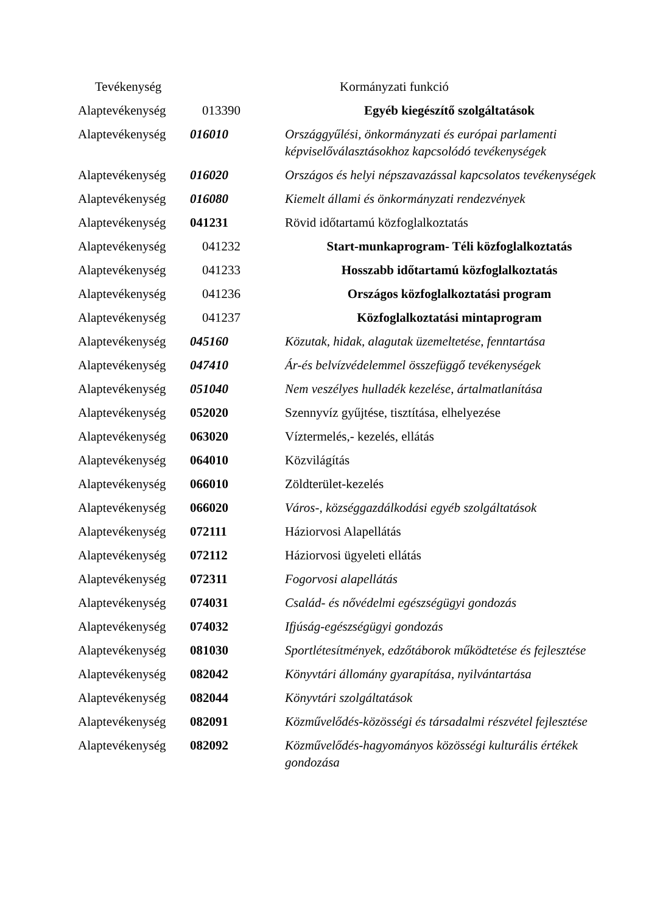| Tevékenység | | Kormányzati funkció |
| --- | --- | --- |
| Alaptevékenység | 013390 | Egyéb kiegészítő szolgáltatások |
| Alaptevékenység | 016010 | Országgyűlési, önkormányzati és európai parlamenti képviselőválasztásokhoz kapcsolódó tevékenységek |
| Alaptevékenység | 016020 | Országos és helyi népszavazással kapcsolatos tevékenységek |
| Alaptevékenység | 016080 | Kiemelt állami és önkormányzati rendezvények |
| Alaptevékenység | 041231 | Rövid időtartamú közfoglalkoztatás |
| Alaptevékenység | 041232 | Start-munkaprogram- Téli közfoglalkoztatás |
| Alaptevékenység | 041233 | Hosszabb időtartamú közfoglalkoztatás |
| Alaptevékenység | 041236 | Országos közfoglalkoztatási program |
| Alaptevékenység | 041237 | Közfoglalkoztatási mintaprogram |
| Alaptevékenység | 045160 | Közutak, hidak, alagutak üzemeltetése, fenntartása |
| Alaptevékenység | 047410 | Ár-és belvízvédelemmel összefüggő tevékenységek |
| Alaptevékenység | 051040 | Nem veszélyes hulladék kezelése, ártalmatlanítása |
| Alaptevékenység | 052020 | Szennyvíz gyűjtése, tisztítása, elhelyezése |
| Alaptevékenység | 063020 | Víztermelés,- kezelés, ellátás |
| Alaptevékenység | 064010 | Közvilágítás |
| Alaptevékenység | 066010 | Zöldterület-kezelés |
| Alaptevékenység | 066020 | Város-, községgazdálkodási egyéb szolgáltatások |
| Alaptevékenység | 072111 | Háziorvosi Alapellátás |
| Alaptevékenység | 072112 | Háziorvosi ügyeleti ellátás |
| Alaptevékenység | 072311 | Fogorvosi alapellátás |
| Alaptevékenység | 074031 | Család- és nővédelmi egészségügyi gondozás |
| Alaptevékenység | 074032 | Ifjúság-egészségügyi gondozás |
| Alaptevékenység | 081030 | Sportlétesítmények, edzőtáborok működtetése és fejlesztése |
| Alaptevékenység | 082042 | Könyvtári állomány gyarapítása, nyilvántartása |
| Alaptevékenység | 082044 | Könyvtári szolgáltatások |
| Alaptevékenység | 082091 | Közművelődés-közösségi és társadalmi részvétel fejlesztése |
| Alaptevékenység | 082092 | Közművelődés-hagyományos közösségi kulturális értékek gondozása |